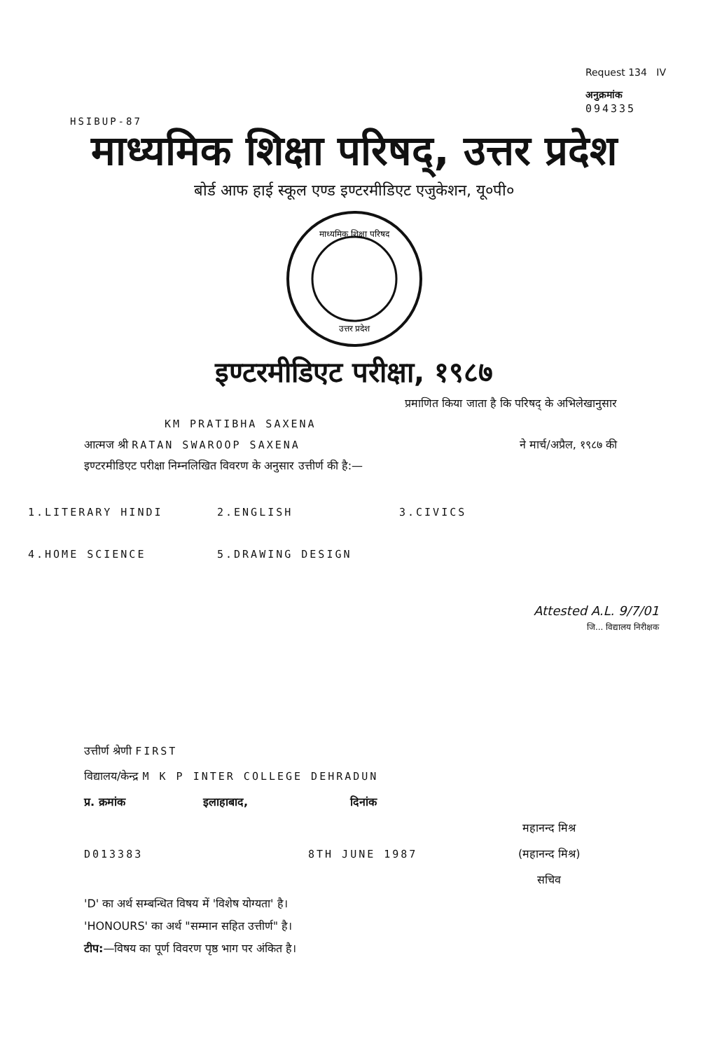HSIBUP-87 Request 134 IV
अनुक्रमांक
094335
माध्यमिक शिक्षा परिषद्, उत्तर प्रदेश
बोर्ड आफ हाई स्कूल एण्ड इण्टरमीडिएट एजुकेशन, यू०पी०
माध्यमिक शिक्षा परिषद
उत्तर प्रदेश
इण्टरमीडिएट परीक्षा, १९८७
प्रमाणित किया जाता है कि परिषद् के अभिलेखानुसार
KM PRATIBHA SAXENA
आत्मज श्री RATAN SWAROOP SAXENA ने मार्च/अप्रैल, १९८७ की
इण्टरमीडिएट परीक्षा निम्नलिखित विवरण के अनुसार उत्तीर्ण की है:—
1.LITERARY HINDI 2.ENGLISH 3.CIVICS
4.HOME SCIENCE 5.DRAWING DESIGN
Attested A.L. 9/7/01
जि... विद्यालय निरीक्षक
उत्तीर्ण श्रेणी FIRST
विद्यालय/केन्द्र M K P INTER COLLEGE DEHRADUN
प्र. क्रमांक इलाहाबाद, दिनांक
D013383 8TH JUNE 1987 महानन्द मिश्र
(महानन्द मिश्र)
सचिव
'D' का अर्थ सम्बन्धित विषय में 'विशेष योग्यता' है।
'HONOURS' का अर्थ "सम्मान सहित उत्तीर्ण" है।
टीप:—विषय का पूर्ण विवरण पृष्ठ भाग पर अंकित है।